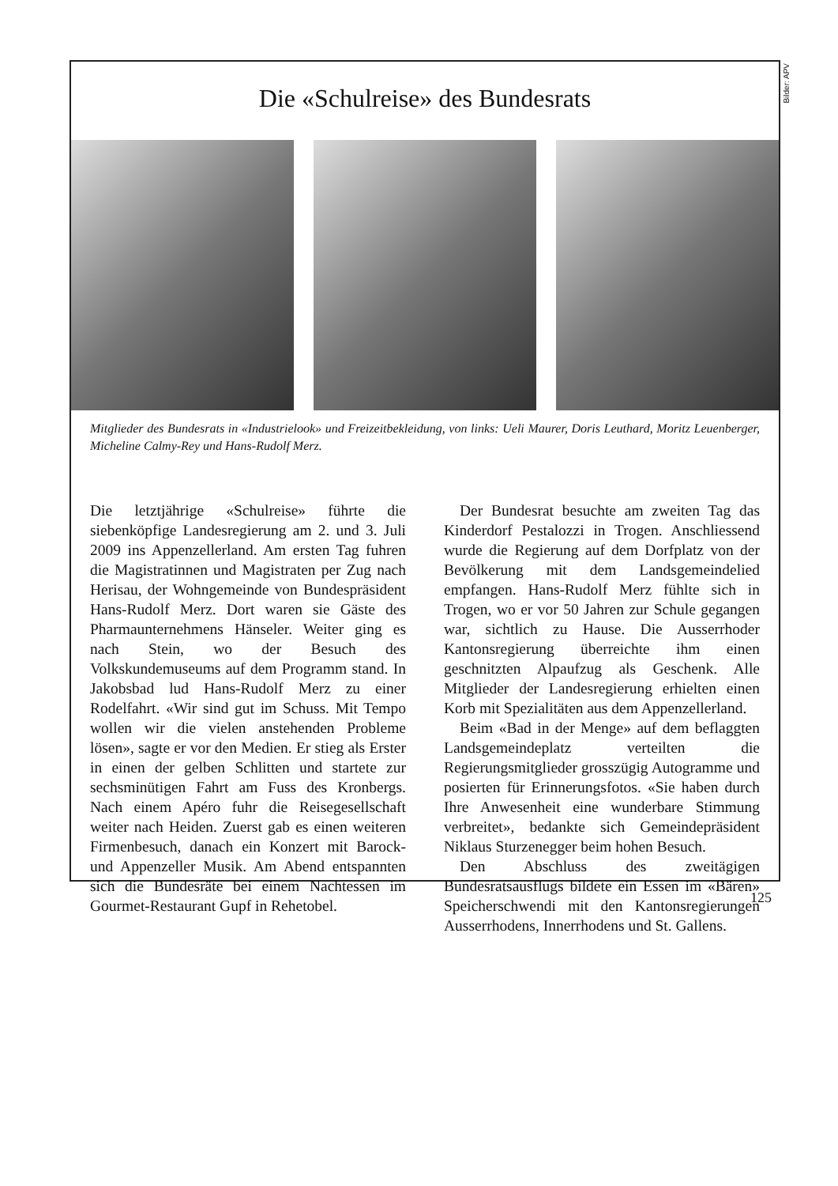Bilder: APV
Die «Schulreise» des Bundesrats
Mitglieder des Bundesrats in «Industrielook» und Freizeitbekleidung, von links: Ueli Maurer, Doris Leuthard, Moritz Leuenberger, Micheline Calmy-Rey und Hans-Rudolf Merz.
Die letztjährige «Schulreise» führte die siebenköpfige Landesregierung am 2. und 3. Juli 2009 ins Appenzellerland. Am ersten Tag fuhren die Magistratinnen und Magistraten per Zug nach Herisau, der Wohngemeinde von Bundespräsident Hans-Rudolf Merz. Dort waren sie Gäste des Pharmaunternehmens Hänseler. Weiter ging es nach Stein, wo der Besuch des Volkskundemuseums auf dem Programm stand. In Jakobsbad lud Hans-Rudolf Merz zu einer Rodelfahrt. «Wir sind gut im Schuss. Mit Tempo wollen wir die vielen anstehenden Probleme lösen», sagte er vor den Medien. Er stieg als Erster in einen der gelben Schlitten und startete zur sechsminütigen Fahrt am Fuss des Kronbergs. Nach einem Apéro fuhr die Reisegesellschaft weiter nach Heiden. Zuerst gab es einen weiteren Firmenbesuch, danach ein Konzert mit Barock- und Appenzeller Musik. Am Abend entspannten sich die Bundesräte bei einem Nachtessen im Gourmet-Restaurant Gupf in Rehetobel.
Der Bundesrat besuchte am zweiten Tag das Kinderdorf Pestalozzi in Trogen. Anschliessend wurde die Regierung auf dem Dorfplatz von der Bevölkerung mit dem Landsgemeindelied empfangen. Hans-Rudolf Merz fühlte sich in Trogen, wo er vor 50 Jahren zur Schule gegangen war, sichtlich zu Hause. Die Ausserrhoder Kantonsregierung überreichte ihm einen geschnitzten Alpaufzug als Geschenk. Alle Mitglieder der Landesregierung erhielten einen Korb mit Spezialitäten aus dem Appenzellerland.
Beim «Bad in der Menge» auf dem beflaggten Landsgemeindeplatz verteilten die Regierungsmitglieder grosszügig Autogramme und posierten für Erinnerungsfotos. «Sie haben durch Ihre Anwesenheit eine wunderbare Stimmung verbreitet», bedankte sich Gemeindepräsident Niklaus Sturzenegger beim hohen Besuch.
Den Abschluss des zweitägigen Bundesratsausflugs bildete ein Essen im «Bären» Speicherschwendi mit den Kantonsregierungen Ausserrhodens, Innerrhodens und St. Gallens.
125